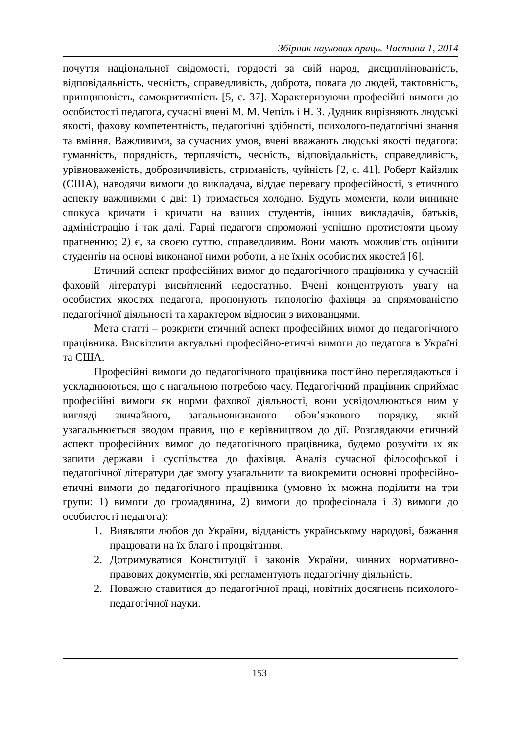Збірник наукових праць. Частина 1, 2014
почуття національної свідомості, гордості за свій народ, дисциплінованість, відповідальність, чесність, справедливість, доброта, повага до людей, тактовність, принциповість, самокритичність [5, с. 37]. Характеризуючи професійні вимоги до особистості педагога, сучасні вчені М. М. Чепіль і Н. З. Дудник вирізняють людські якості, фахову компетентність, педагогічні здібності, психолого-педагогічні знання та вміння. Важливими, за сучасних умов, вчені вважають людські якості педагога: гуманність, порядність, терплячість, чесність, відповідальність, справедливість, урівноваженість, доброзичливість, стриманість, чуйність [2, с. 41]. Роберт Кайзлик (США), наводячи вимоги до викладача, віддає перевагу професійності, з етичного аспекту важливими є дві: 1) тримається холодно. Будуть моменти, коли виникне спокуса кричати і кричати на ваших студентів, інших викладачів, батьків, адміністрацію і так далі. Гарні педагоги спроможні успішно протистояти цьому прагненню; 2) є, за своєю суттю, справедливим. Вони мають можливість оцінити студентів на основі виконаної ними роботи, а не їхніх особистих якостей [6].
Етичний аспект професійних вимог до педагогічного працівника у сучасній фаховій літературі висвітлений недостатньо. Вчені концентрують увагу на особистих якостях педагога, пропонують типологію фахівця за спрямованістю педагогічної діяльності та характером відносин з вихованцями.
Мета статті – розкрити етичний аспект професійних вимог до педагогічного працівника. Висвітлити актуальні професійно-етичні вимоги до педагога в Україні та США.
Професійні вимоги до педагогічного працівника постійно переглядаються і ускладнюються, що є нагальною потребою часу. Педагогічний працівник сприймає професійні вимоги як норми фахової діяльності, вони усвідомлюються ним у вигляді звичайного, загальновизнаного обов’язкового порядку, який узагальнюється зводом правил, що є керівництвом до дії. Розглядаючи етичний аспект професійних вимог до педагогічного працівника, будемо розуміти їх як запити держави і суспільства до фахівця. Аналіз сучасної філософської і педагогічної літератури дає змогу узагальнити та виокремити основні професійно-етичні вимоги до педагогічного працівника (умовно їх можна поділити на три групи: 1) вимоги до громадянина, 2) вимоги до професіонала і 3) вимоги до особистості педагога):
1. Виявляти любов до України, відданість українському народові, бажання працювати на їх благо і процвітання.
2. Дотримуватися Конституції і законів України, чинних нормативно-правових документів, які регламентують педагогічну діяльність.
2. Поважно ставитися до педагогічної праці, новітніх досягнень психолого-педагогічної науки.
153